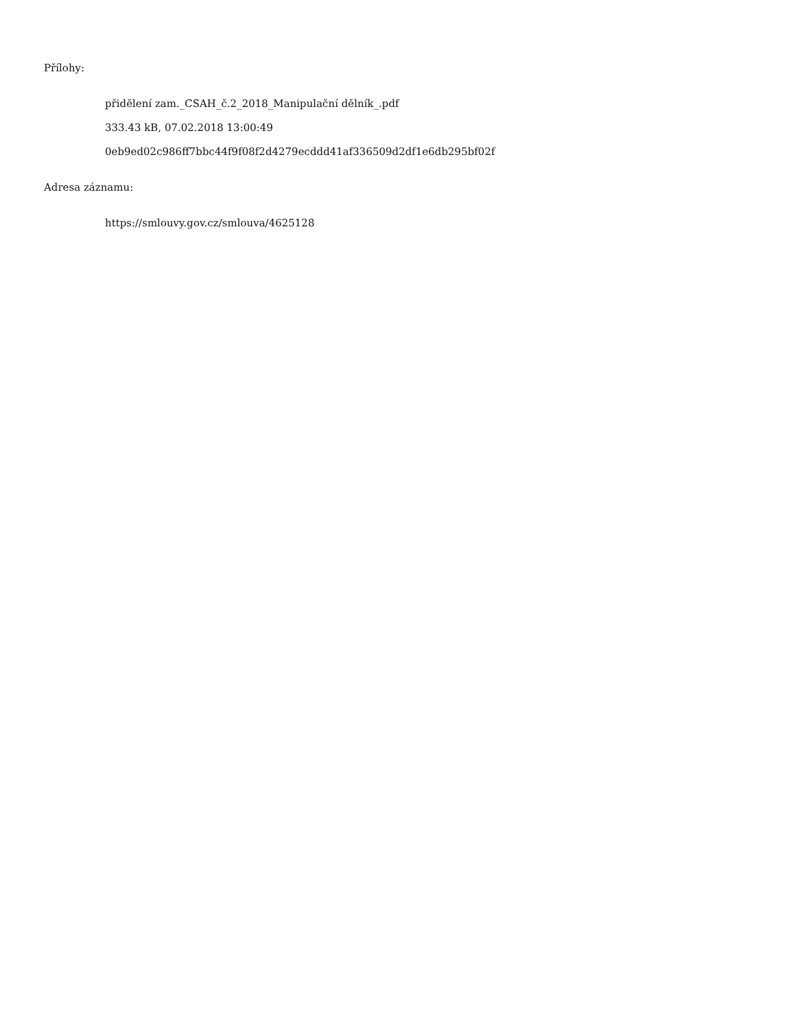Přílohy:
přidělení zam._CSAH_č.2_2018_Manipulační dělník_.pdf
333.43 kB, 07.02.2018 13:00:49
0eb9ed02c986ff7bbc44f9f08f2d4279ecddd41af336509d2df1e6db295bf02f
Adresa záznamu:
https://smlouvy.gov.cz/smlouva/4625128